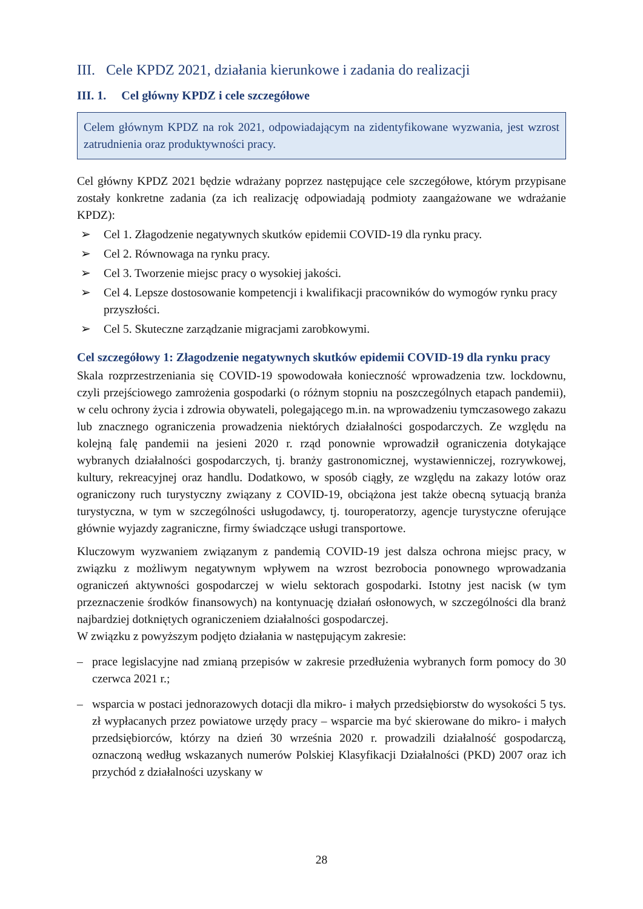III. Cele KPDZ 2021, działania kierunkowe i zadania do realizacji
III. 1. Cel główny KPDZ i cele szczegółowe
Celem głównym KPDZ na rok 2021, odpowiadającym na zidentyfikowane wyzwania, jest wzrost zatrudnienia oraz produktywności pracy.
Cel główny KPDZ 2021 będzie wdrażany poprzez następujące cele szczegółowe, którym przypisane zostały konkretne zadania (za ich realizację odpowiadają podmioty zaangażowane we wdrażanie KPDZ):
➢ Cel 1. Złagodzenie negatywnych skutków epidemii COVID-19 dla rynku pracy.
➢ Cel 2. Równowaga na rynku pracy.
➢ Cel 3. Tworzenie miejsc pracy o wysokiej jakości.
➢ Cel 4. Lepsze dostosowanie kompetencji i kwalifikacji pracowników do wymogów rynku pracy przyszłości.
➢ Cel 5. Skuteczne zarządzanie migracjami zarobkowymi.
Cel szczegółowy 1: Złagodzenie negatywnych skutków epidemii COVID-19 dla rynku pracy
Skala rozprzestrzeniania się COVID-19 spowodowała konieczność wprowadzenia tzw. lockdownu, czyli przejściowego zamrożenia gospodarki (o różnym stopniu na poszczególnych etapach pandemii), w celu ochrony życia i zdrowia obywateli, polegającego m.in. na wprowadzeniu tymczasowego zakazu lub znacznego ograniczenia prowadzenia niektórych działalności gospodarczych. Ze względu na kolejną falę pandemii na jesieni 2020 r. rząd ponownie wprowadził ograniczenia dotykające wybranych działalności gospodarczych, tj. branży gastronomicznej, wystawienniczej, rozrywkowej, kultury, rekreacyjnej oraz handlu. Dodatkowo, w sposób ciągły, ze względu na zakazy lotów oraz ograniczony ruch turystyczny związany z COVID-19, obciążona jest także obecną sytuacją branża turystyczna, w tym w szczególności usługodawcy, tj. touroperatorzy, agencje turystyczne oferujące głównie wyjazdy zagraniczne, firmy świadczące usługi transportowe.
Kluczowym wyzwaniem związanym z pandemią COVID-19 jest dalsza ochrona miejsc pracy, w związku z możliwym negatywnym wpływem na wzrost bezrobocia ponownego wprowadzania ograniczeń aktywności gospodarczej w wielu sektorach gospodarki. Istotny jest nacisk (w tym przeznaczenie środków finansowych) na kontynuację działań osłonowych, w szczególności dla branż najbardziej dotkniętych ograniczeniem działalności gospodarczej.
W związku z powyższym podjęto działania w następującym zakresie:
– prace legislacyjne nad zmianą przepisów w zakresie przedłużenia wybranych form pomocy do 30 czerwca 2021 r.;
– wsparcia w postaci jednorazowych dotacji dla mikro- i małych przedsiębiorstw do wysokości 5 tys. zł wypłacanych przez powiatowe urzędy pracy – wsparcie ma być skierowane do mikro- i małych przedsiębiorców, którzy na dzień 30 września 2020 r. prowadzili działalność gospodarczą, oznaczoną według wskazanych numerów Polskiej Klasyfikacji Działalności (PKD) 2007 oraz ich przychód z działalności uzyskany w
28